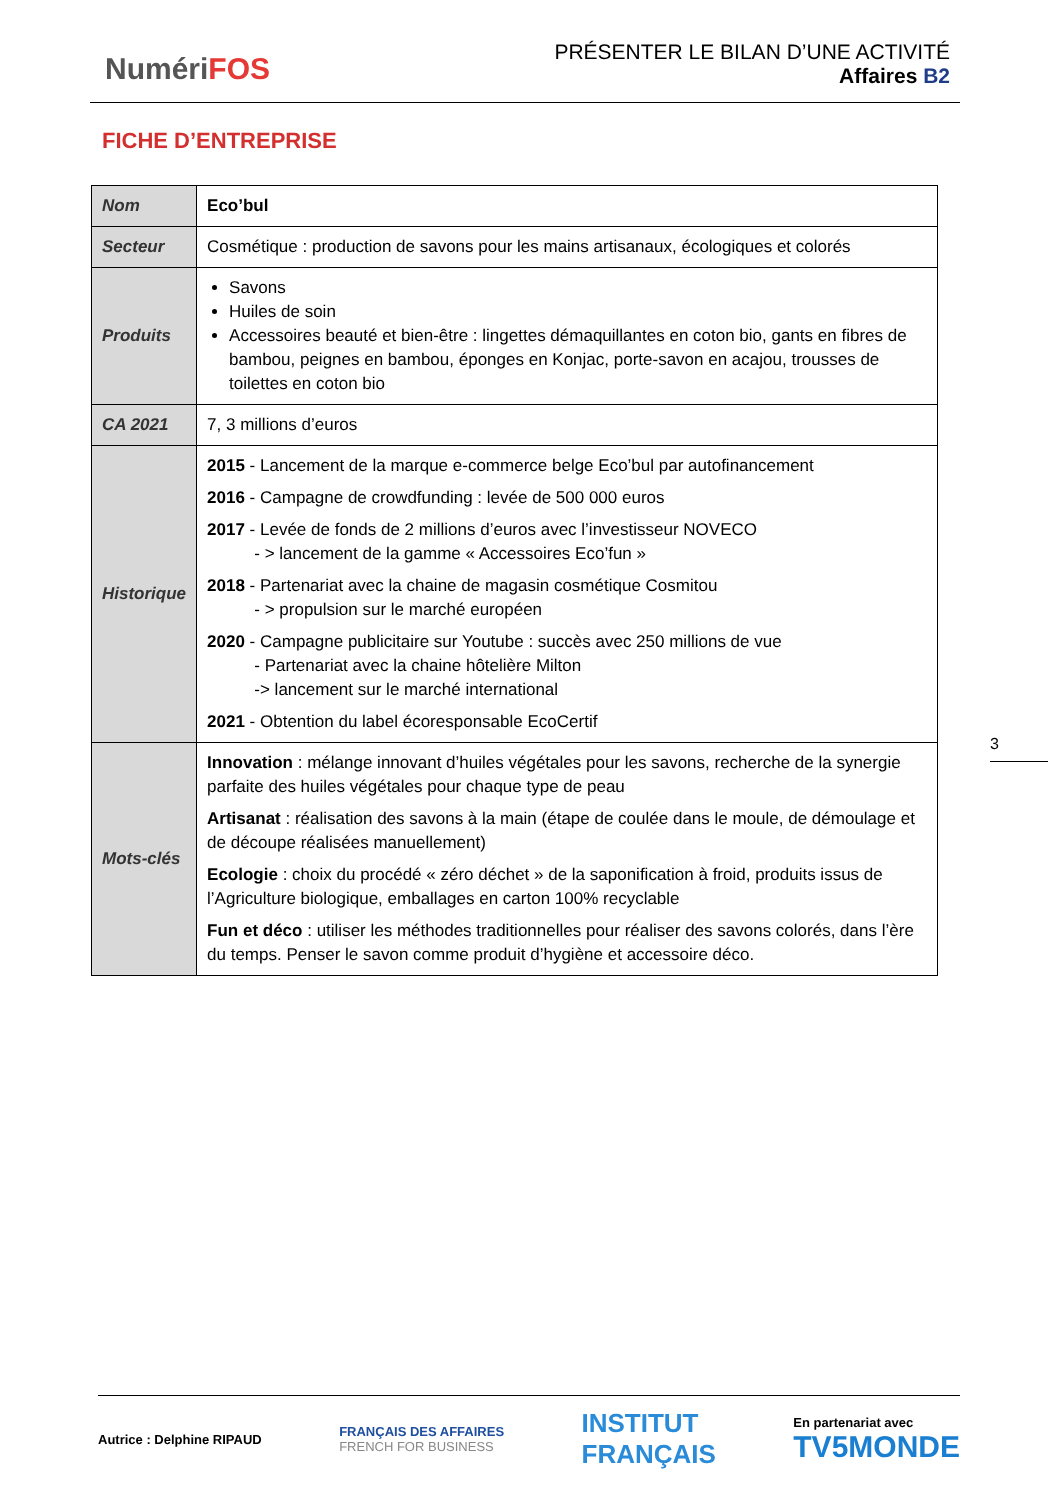NumériFOS
PRÉSENTER LE BILAN D’UNE ACTIVITÉ
Affaires B2
FICHE D’ENTREPRISE
| Nom | Eco’bul |
| Secteur | Cosmétique : production de savons pour les mains artisanaux, écologiques et colorés |
| Produits | Savons Huiles de soin Accessoires beauté et bien-être : lingettes démaquillantes en coton bio, gants en fibres de bambou, peignes en bambou, éponges en Konjac, porte-savon en acajou, trousses de toilettes en coton bio |
| CA 2021 | 7, 3 millions d’euros |
| Historique | 2015 - Lancement de la marque e-commerce belge Eco’bul par autofinancement 2016 - Campagne de crowdfunding : levée de 500 000 euros 2017 - Levée de fonds de 2 millions d’euros avec l’investisseur NOVECO - > lancement de la gamme « Accessoires Eco’fun » 2018 - Partenariat avec la chaine de magasin cosmétique Cosmitou - > propulsion sur le marché européen 2020 - Campagne publicitaire sur Youtube : succès avec 250 millions de vue - Partenariat avec la chaine hôtelière Milton -> lancement sur le marché international 2021 - Obtention du label écoresponsable EcoCertif |
| Mots-clés | Innovation : mélange innovant d’huiles végétales pour les savons, recherche de la synergie parfaite des huiles végétales pour chaque type de peau Artisanat : réalisation des savons à la main (étape de coulée dans le moule, de démoulage et de découpe réalisées manuellement) Ecologie : choix du procédé « zéro déchet » de la saponification à froid, produits issus de l’Agriculture biologique, emballages en carton 100% recyclable Fun et déco : utiliser les méthodes traditionnelles pour réaliser des savons colorés, dans l’ère du temps. Penser le savon comme produit d’hygiène et accessoire déco. |
3
Autrice : Delphine RIPAUD
FRANÇAIS DES AFFAIRES
FRENCH FOR BUSINESS
INSTITUT
FRANÇAIS
En partenariat avec
TV5MONDE